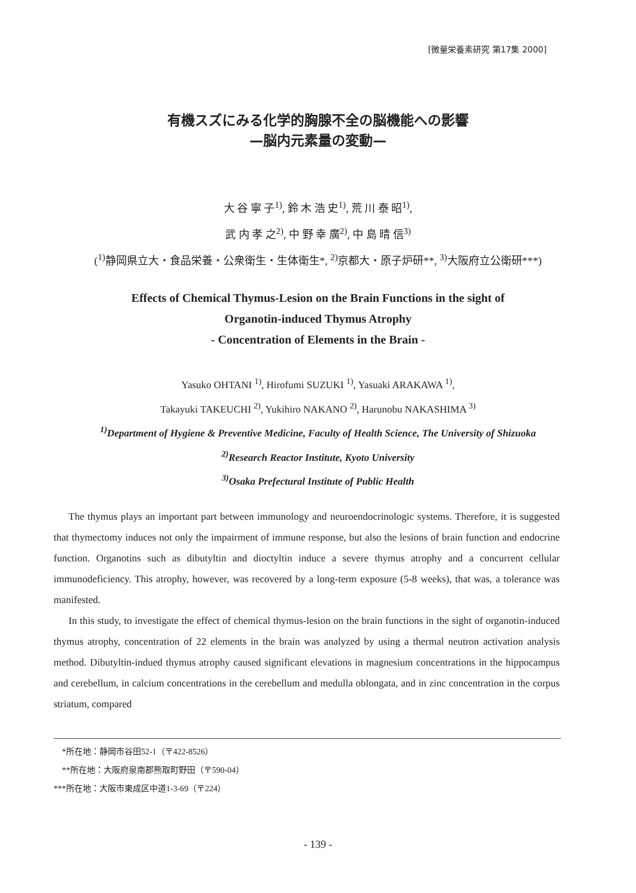[微量栄養素研究 第17集 2000]
有機スズにみる化学的胸腺不全の脳機能への影響
—脳内元素量の変動—
大 谷 寧 子<sup>1)</sup>, 鈴 木 浩 史<sup>1)</sup>, 荒 川 泰 昭<sup>1)</sup>,
武 内 孝 之<sup>2)</sup>, 中 野 幸 廣<sup>2)</sup>, 中 島 晴 信<sup>3)</sup>
(<sup>1)</sup>静岡県立大・食品栄養・公衆衛生・生体衛生*, <sup>2)</sup>京都大・原子炉研**, <sup>3)</sup>大阪府立公衛研***)
Effects of Chemical Thymus-Lesion on the Brain Functions in the sight of
Organotin-induced Thymus Atrophy
- Concentration of Elements in the Brain -
Yasuko OHTANI <sup>1)</sup>, Hirofumi SUZUKI <sup>1)</sup>, Yasuaki ARAKAWA <sup>1)</sup>,
Takayuki TAKEUCHI <sup>2)</sup>, Yukihiro NAKANO <sup>2)</sup>, Harunobu NAKASHIMA <sup>3)</sup>
<sup>1)</sup> Department of Hygiene & Preventive Medicine, Faculty of Health Science, The University of Shizuoka
<sup>2)</sup> Research Reactor Institute, Kyoto University
<sup>3)</sup> Osaka Prefectural Institute of Public Health
The thymus plays an important part between immunology and neuroendocrinologic systems. Therefore, it is suggested that thymectomy induces not only the impairment of immune response, but also the lesions of brain function and endocrine function. Organotins such as dibutyltin and dioctyltin induce a severe thymus atrophy and a concurrent cellular immunodeficiency. This atrophy, however, was recovered by a long-term exposure (5-8 weeks), that was, a tolerance was manifested.
In this study, to investigate the effect of chemical thymus-lesion on the brain functions in the sight of organotin-induced thymus atrophy, concentration of 22 elements in the brain was analyzed by using a thermal neutron activation analysis method. Dibutyltin-indued thymus atrophy caused significant elevations in magnesium concentrations in the hippocampus and cerebellum, in calcium concentrations in the cerebellum and medulla oblongata, and in zinc concentration in the corpus striatum, compared
　*所在地：静岡市谷田52-1（〒422-8526）
　**所在地：大阪府泉南郡熊取町野田（〒590-04）
***所在地：大阪市東成区中道1-3-69（〒224）
- 139 -